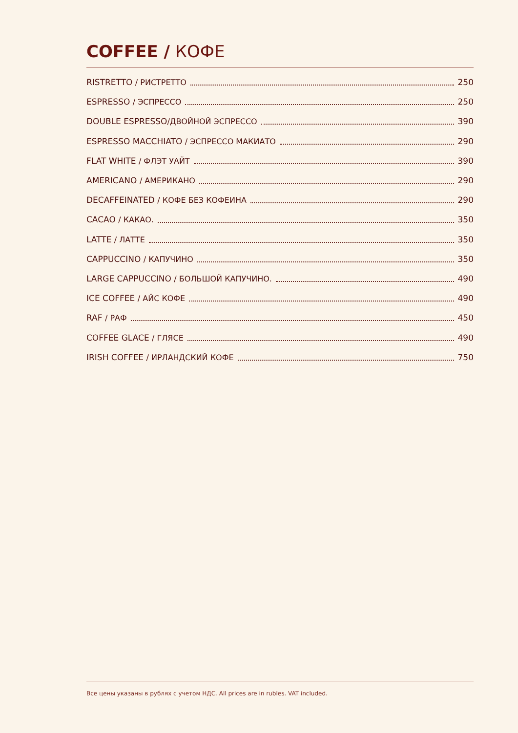COFFEE / КОФЕ
RISTRETTO / РИСТРЕТТО 250
ESPRESSO / ЭСПРЕССО 250
DOUBLE ESPRESSO/ДВОЙНОЙ ЭСПРЕССО 390
ESPRESSO MACCHIATO / ЭСПРЕССО МАКИАТО 290
FLAT WHITE / ФЛЭТ УАЙТ 390
AMERICANO / АМЕРИКАНО 290
DECAFFEINATED / КОФЕ БЕЗ КОФЕИНА 290
CACAO / КАКАО. 350
LATTE / ЛАТТЕ 350
CAPPUCCINO / КАПУЧИНО 350
LARGE CAPPUCCINO / БОЛЬШОЙ КАПУЧИНО. 490
ICE COFFEE / АЙС КОФЕ 490
RAF / РАФ 450
COFFEE GLACE / ГЛЯСЕ 490
IRISH COFFEE / ИРЛАНДСКИЙ КОФЕ 750
Все цены указаны в рублях с учетом НДС. All prices are in rubles. VAT included.